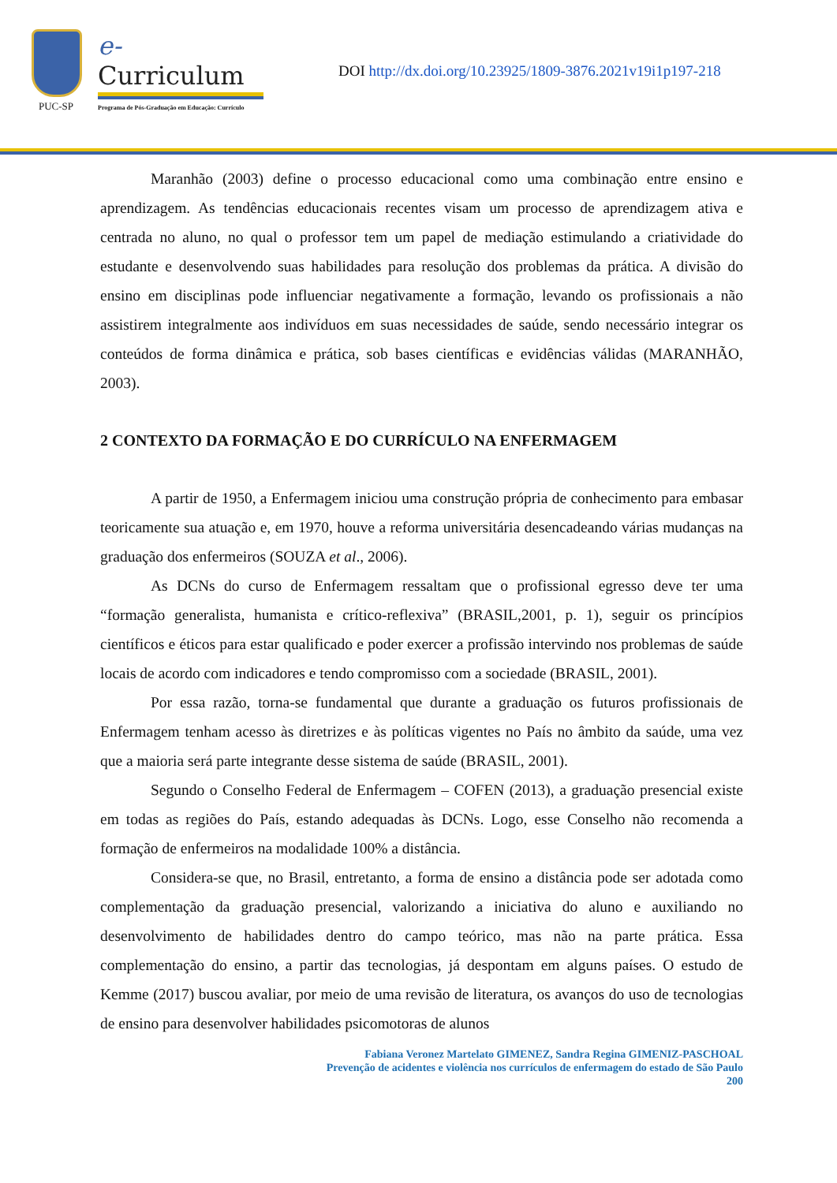PUC-SP
e-Curriculum
Programa de Pós-Graduação em Educação: Currículo
DOI http://dx.doi.org/10.23925/1809-3876.2021v19i1p197-218
Maranhão (2003) define o processo educacional como uma combinação entre ensino e aprendizagem. As tendências educacionais recentes visam um processo de aprendizagem ativa e centrada no aluno, no qual o professor tem um papel de mediação estimulando a criatividade do estudante e desenvolvendo suas habilidades para resolução dos problemas da prática. A divisão do ensino em disciplinas pode influenciar negativamente a formação, levando os profissionais a não assistirem integralmente aos indivíduos em suas necessidades de saúde, sendo necessário integrar os conteúdos de forma dinâmica e prática, sob bases científicas e evidências válidas (MARANHÃO, 2003).
2 CONTEXTO DA FORMAÇÃO E DO CURRÍCULO NA ENFERMAGEM
A partir de 1950, a Enfermagem iniciou uma construção própria de conhecimento para embasar teoricamente sua atuação e, em 1970, houve a reforma universitária desencadeando várias mudanças na graduação dos enfermeiros (SOUZA et al., 2006).
As DCNs do curso de Enfermagem ressaltam que o profissional egresso deve ter uma “formação generalista, humanista e crítico-reflexiva” (BRASIL,2001, p. 1), seguir os princípios científicos e éticos para estar qualificado e poder exercer a profissão intervindo nos problemas de saúde locais de acordo com indicadores e tendo compromisso com a sociedade (BRASIL, 2001).
Por essa razão, torna-se fundamental que durante a graduação os futuros profissionais de Enfermagem tenham acesso às diretrizes e às políticas vigentes no País no âmbito da saúde, uma vez que a maioria será parte integrante desse sistema de saúde (BRASIL, 2001).
Segundo o Conselho Federal de Enfermagem – COFEN (2013), a graduação presencial existe em todas as regiões do País, estando adequadas às DCNs. Logo, esse Conselho não recomenda a formação de enfermeiros na modalidade 100% a distância.
Considera-se que, no Brasil, entretanto, a forma de ensino a distância pode ser adotada como complementação da graduação presencial, valorizando a iniciativa do aluno e auxiliando no desenvolvimento de habilidades dentro do campo teórico, mas não na parte prática. Essa complementação do ensino, a partir das tecnologias, já despontam em alguns países. O estudo de Kemme (2017) buscou avaliar, por meio de uma revisão de literatura, os avanços do uso de tecnologias de ensino para desenvolver habilidades psicomotoras de alunos
Fabiana Veronez Martelato GIMENEZ, Sandra Regina GIMENIZ-PASCHOAL
Prevenção de acidentes e violência nos currículos de enfermagem do estado de São Paulo
200